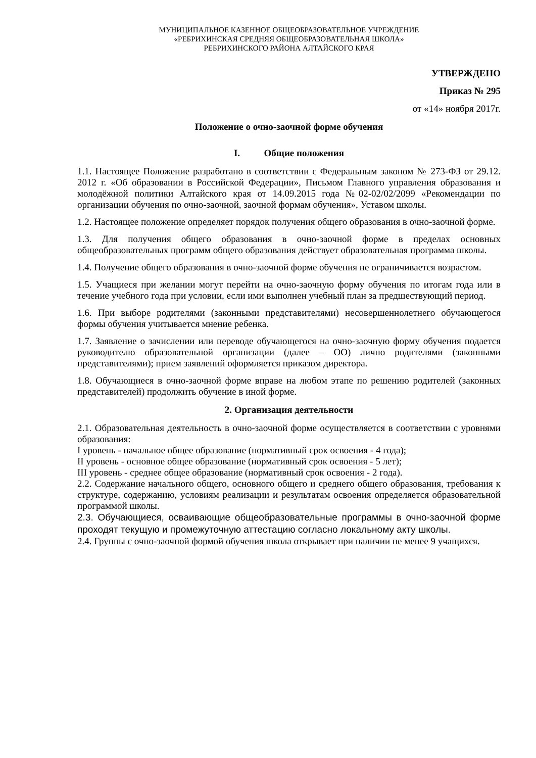МУНИЦИПАЛЬНОЕ КАЗЕННОЕ ОБЩЕОБРАЗОВАТЕЛЬНОЕ УЧРЕЖДЕНИЕ
«РЕБРИХИНСКАЯ СРЕДНЯЯ ОБЩЕОБРАЗОВАТЕЛЬНАЯ ШКОЛА»
РЕБРИХИНСКОГО РАЙОНА АЛТАЙСКОГО КРАЯ
УТВЕРЖДЕНО
Приказ № 295
от «14» ноября 2017г.
Положение о очно-заочной форме обучения
I. Общие положения
1.1. Настоящее Положение разработано в соответствии с Федеральным законом № 273-ФЗ от 29.12. 2012 г. «Об образовании в Российской Федерации», Письмом Главного управления образования и молодёжной политики Алтайского края от 14.09.2015 года №02-02/02/2099 «Рекомендации по организации обучения по очно-заочной, заочной формам обучения», Уставом школы.
1.2. Настоящее положение определяет порядок получения общего образования в очно-заочной форме.
1.3. Для получения общего образования в очно-заочной форме в пределах основных общеобразовательных программ общего образования действует образовательная программа школы.
1.4. Получение общего образования в очно-заочной форме обучения не ограничивается возрастом.
1.5. Учащиеся при желании могут перейти на очно-заочную форму обучения по итогам года или в течение учебного года при условии, если ими выполнен учебный план за предшествующий период.
1.6. При выборе родителями (законными представителями) несовершеннолетнего обучающегося формы обучения учитывается мнение ребенка.
1.7. Заявление о зачислении или переводе обучающегося на очно-заочную форму обучения подается руководителю образовательной организации (далее – ОО) лично родителями (законными представителями); прием заявлений оформляется приказом директора.
1.8. Обучающиеся в очно-заочной форме вправе на любом этапе по решению родителей (законных представителей) продолжить обучение в иной форме.
2. Организация деятельности
2.1. Образовательная деятельность в очно-заочной форме осуществляется в соответствии с уровнями образования:
I уровень - начальное общее образование (нормативный срок освоения - 4 года);
II уровень - основное общее образование (нормативный срок освоения - 5 лет);
III уровень - среднее общее образование (нормативный срок освоения - 2 года).
2.2. Содержание начального общего, основного общего и среднего общего образования, требования к структуре, содержанию, условиям реализации и результатам освоения определяется образовательной программой школы.
2.3. Обучающиеся, осваивающие общеобразовательные программы в очно-заочной форме проходят текущую и промежуточную аттестацию согласно локальному акту школы.
2.4. Группы с очно-заочной формой обучения школа открывает при наличии не менее 9 учащихся.